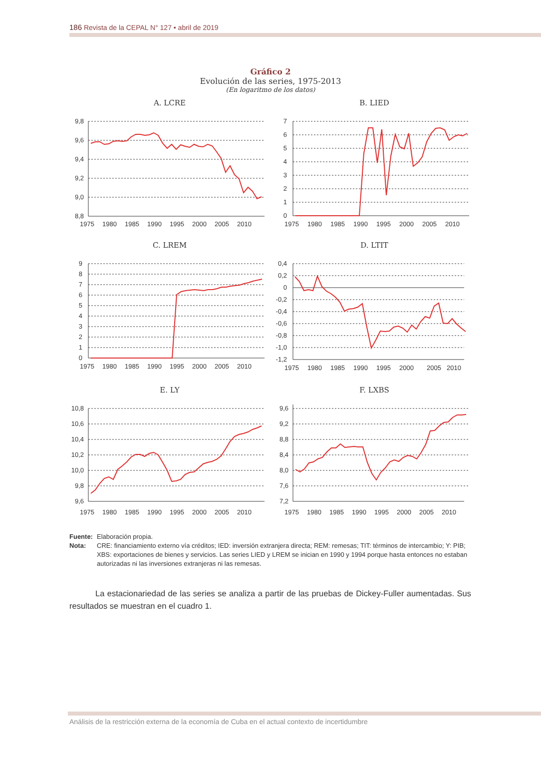186 Revista de la CEPAL N° 127 • abril de 2019
Gráfico 2
Evolución de las series, 1975-2013
(En logaritmo de los datos)
A. LCRE
9,8
9,6
9,4
9,2
9,0
8,8
1975
1980
1985
1990
1995
2000
2005
2010
B. LIED
7
6
5
4
3
2
1
0
1975
1980
1985
1990
1995
2000
2005
2010
C. LREM
9
8
7
6
5
4
3
2
1
0
1975
1980
1985
1990
1995
2000
2005
2010
D. LTIT
0,4
0,2
0
-0,2
-0,4
-0,6
-0,8
-1,0
-1,2
1975
1980
1985
1990
1995
2000
2005
2010
E. LY
10,8
10,6
10,4
10,2
10,0
9,8
9,6
1975
1980
1985
1990
1995
2000
2005
2010
F. LXBS
9,6
9,2
8,8
8,4
8,0
7,6
7,2
1975
1980
1985
1990
1995
2000
2005
2010
Fuente: Elaboración propia.
Nota: CRE: financiamiento externo vía créditos; IED: inversión extranjera directa; REM: remesas; TIT: términos de intercambio; Y: PIB; XBS: exportaciones de bienes y servicios. Las series LIED y LREM se inician en 1990 y 1994 porque hasta entonces no estaban autorizadas ni las inversiones extranjeras ni las remesas.
La estacionariedad de las series se analiza a partir de las pruebas de Dickey-Fuller aumentadas. Sus resultados se muestran en el cuadro 1.
Análisis de la restricción externa de la economía de Cuba en el actual contexto de incertidumbre